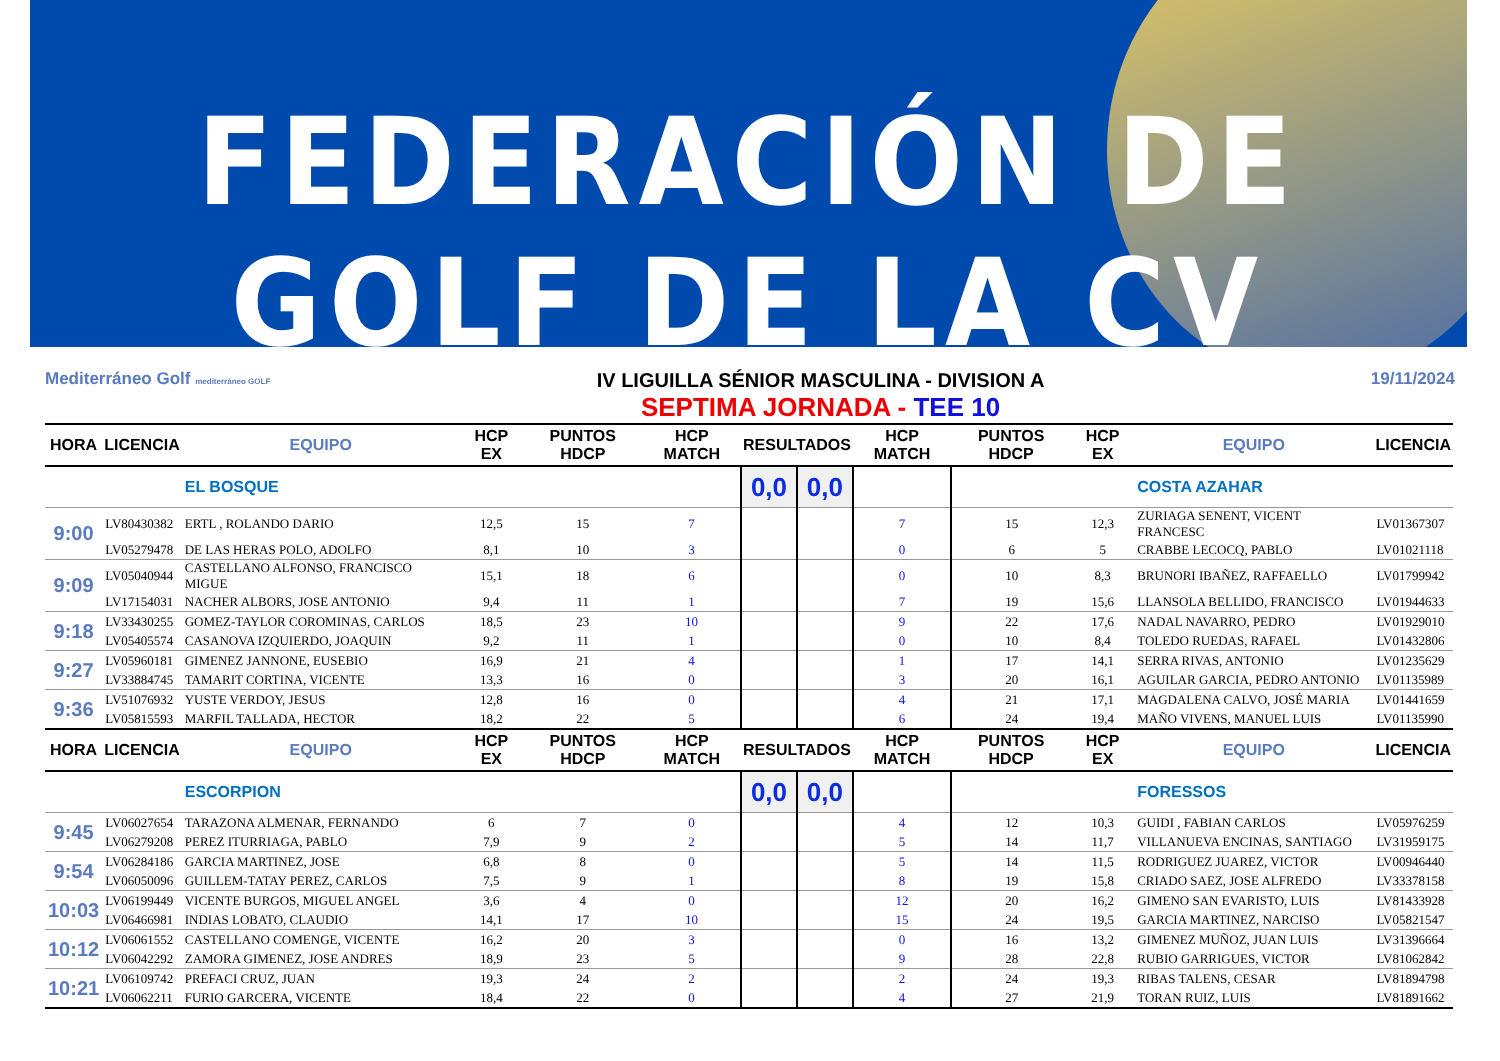FEDERACIÓN DE GOLF DE LA CV
Mediterráneo Golf mediterráneo GOLF
IV LIGUILLA SÉNIOR MASCULINA - DIVISION A
SEPTIMA JORNADA - TEE 10
19/11/2024
| HORA | LICENCIA | EQUIPO | HCP EX | PUNTOS HDCP | HCP MATCH | RESULTADOS | | HCP MATCH | PUNTOS HDCP | HCP EX | EQUIPO | LICENCIA |
| --- | --- | --- | --- | --- | --- | --- | --- | --- | --- | --- | --- | --- |
| | | EL BOSQUE | | | | 0,0 | 0,0 | | | | COSTA AZAHAR | |
| 9:00 | LV80430382 | ERTL , ROLANDO DARIO | 12,5 | 15 | 7 | | | 7 | 15 | 12,3 | ZURIAGA SENENT, VICENT FRANCESC | LV01367307 |
| | LV05279478 | DE LAS HERAS POLO, ADOLFO | 8,1 | 10 | 3 | | | 0 | 6 | 5 | CRABBE LECOCQ, PABLO | LV01021118 |
| 9:09 | LV05040944 | CASTELLANO ALFONSO, FRANCISCO MIGUE | 15,1 | 18 | 6 | | | 0 | 10 | 8,3 | BRUNORI IBAÑEZ, RAFFAELLO | LV01799942 |
| | LV17154031 | NACHER ALBORS, JOSE ANTONIO | 9,4 | 11 | 1 | | | 7 | 19 | 15,6 | LLANSOLA BELLIDO, FRANCISCO | LV01944633 |
| 9:18 | LV33430255 | GOMEZ-TAYLOR COROMINAS, CARLOS | 18,5 | 23 | 10 | | | 9 | 22 | 17,6 | NADAL NAVARRO, PEDRO | LV01929010 |
| | LV05405574 | CASANOVA IZQUIERDO, JOAQUIN | 9,2 | 11 | 1 | | | 0 | 10 | 8,4 | TOLEDO RUEDAS, RAFAEL | LV01432806 |
| 9:27 | LV05960181 | GIMENEZ JANNONE, EUSEBIO | 16,9 | 21 | 4 | | | 1 | 17 | 14,1 | SERRA RIVAS, ANTONIO | LV01235629 |
| | LV33884745 | TAMARIT CORTINA, VICENTE | 13,3 | 16 | 0 | | | 3 | 20 | 16,1 | AGUILAR GARCIA, PEDRO ANTONIO | LV01135989 |
| 9:36 | LV51076932 | YUSTE VERDOY, JESUS | 12,8 | 16 | 0 | | | 4 | 21 | 17,1 | MAGDALENA CALVO, JOSÉ MARIA | LV01441659 |
| | LV05815593 | MARFIL TALLADA, HECTOR | 18,2 | 22 | 5 | | | 6 | 24 | 19,4 | MAÑO VIVENS, MANUEL LUIS | LV01135990 |
| HORA | LICENCIA | EQUIPO | HCP EX | PUNTOS HDCP | HCP MATCH | RESULTADOS | | HCP MATCH | PUNTOS HDCP | HCP EX | EQUIPO | LICENCIA |
| | | ESCORPION | | | | 0,0 | 0,0 | | | | FORESSOS | |
| 9:45 | LV06027654 | TARAZONA ALMENAR, FERNANDO | 6 | 7 | 0 | | | 4 | 12 | 10,3 | GUIDI , FABIAN CARLOS | LV05976259 |
| | LV06279208 | PEREZ ITURRIAGA, PABLO | 7,9 | 9 | 2 | | | 5 | 14 | 11,7 | VILLANUEVA ENCINAS, SANTIAGO | LV31959175 |
| 9:54 | LV06284186 | GARCIA MARTINEZ, JOSE | 6,8 | 8 | 0 | | | 5 | 14 | 11,5 | RODRIGUEZ JUAREZ, VICTOR | LV00946440 |
| | LV06050096 | GUILLEM-TATAY PEREZ, CARLOS | 7,5 | 9 | 1 | | | 8 | 19 | 15,8 | CRIADO SAEZ, JOSE ALFREDO | LV33378158 |
| 10:03 | LV06199449 | VICENTE BURGOS, MIGUEL ANGEL | 3,6 | 4 | 0 | | | 12 | 20 | 16,2 | GIMENO SAN EVARISTO, LUIS | LV81433928 |
| | LV06466981 | INDIAS LOBATO, CLAUDIO | 14,1 | 17 | 10 | | | 15 | 24 | 19,5 | GARCIA MARTINEZ, NARCISO | LV05821547 |
| 10:12 | LV06061552 | CASTELLANO COMENGE, VICENTE | 16,2 | 20 | 3 | | | 0 | 16 | 13,2 | GIMENEZ MUÑOZ, JUAN LUIS | LV31396664 |
| | LV06042292 | ZAMORA GIMENEZ, JOSE ANDRES | 18,9 | 23 | 5 | | | 9 | 28 | 22,8 | RUBIO GARRIGUES, VICTOR | LV81062842 |
| 10:21 | LV06109742 | PREFACI CRUZ, JUAN | 19,3 | 24 | 2 | | | 2 | 24 | 19,3 | RIBAS TALENS, CESAR | LV81894798 |
| | LV06062211 | FURIO GARCERA, VICENTE | 18,4 | 22 | 0 | | | 4 | 27 | 21,9 | TORAN RUIZ, LUIS | LV81891662 |